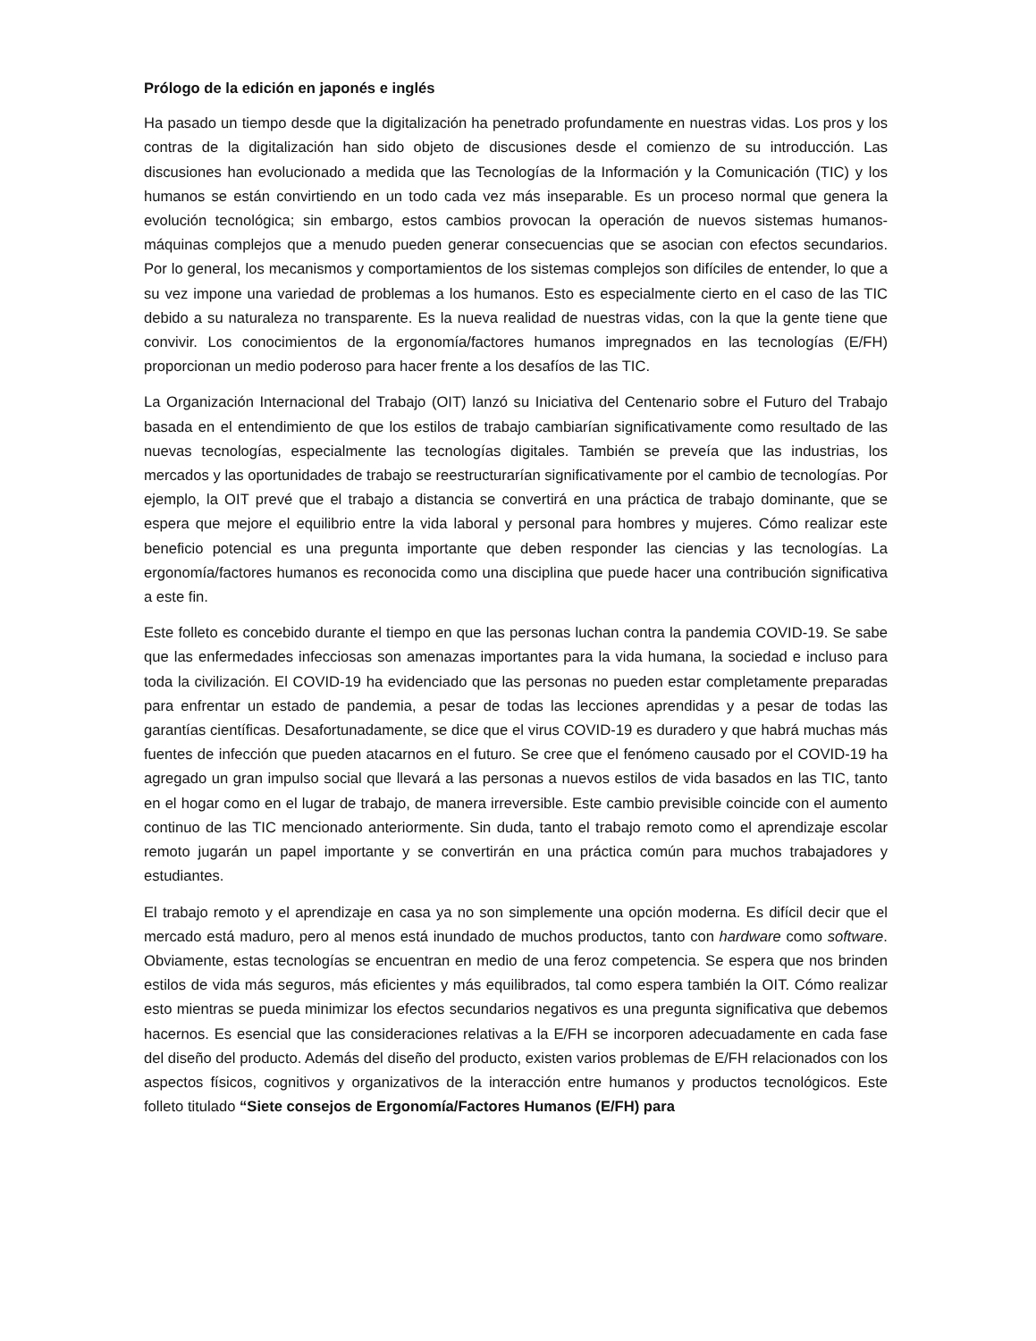Prólogo de la edición en japonés e inglés
Ha pasado un tiempo desde que la digitalización ha penetrado profundamente en nuestras vidas. Los pros y los contras de la digitalización han sido objeto de discusiones desde el comienzo de su introducción. Las discusiones han evolucionado a medida que las Tecnologías de la Información y la Comunicación (TIC) y los humanos se están convirtiendo en un todo cada vez más inseparable. Es un proceso normal que genera la evolución tecnológica; sin embargo, estos cambios provocan la operación de nuevos sistemas humanos-máquinas complejos que a menudo pueden generar consecuencias que se asocian con efectos secundarios. Por lo general, los mecanismos y comportamientos de los sistemas complejos son difíciles de entender, lo que a su vez impone una variedad de problemas a los humanos. Esto es especialmente cierto en el caso de las TIC debido a su naturaleza no transparente. Es la nueva realidad de nuestras vidas, con la que la gente tiene que convivir. Los conocimientos de la ergonomía/factores humanos impregnados en las tecnologías (E/FH) proporcionan un medio poderoso para hacer frente a los desafíos de las TIC.
La Organización Internacional del Trabajo (OIT) lanzó su Iniciativa del Centenario sobre el Futuro del Trabajo basada en el entendimiento de que los estilos de trabajo cambiarían significativamente como resultado de las nuevas tecnologías, especialmente las tecnologías digitales. También se preveía que las industrias, los mercados y las oportunidades de trabajo se reestructurarían significativamente por el cambio de tecnologías. Por ejemplo, la OIT prevé que el trabajo a distancia se convertirá en una práctica de trabajo dominante, que se espera que mejore el equilibrio entre la vida laboral y personal para hombres y mujeres. Cómo realizar este beneficio potencial es una pregunta importante que deben responder las ciencias y las tecnologías. La ergonomía/factores humanos es reconocida como una disciplina que puede hacer una contribución significativa a este fin.
Este folleto es concebido durante el tiempo en que las personas luchan contra la pandemia COVID-19. Se sabe que las enfermedades infecciosas son amenazas importantes para la vida humana, la sociedad e incluso para toda la civilización. El COVID-19 ha evidenciado que las personas no pueden estar completamente preparadas para enfrentar un estado de pandemia, a pesar de todas las lecciones aprendidas y a pesar de todas las garantías científicas. Desafortunadamente, se dice que el virus COVID-19 es duradero y que habrá muchas más fuentes de infección que pueden atacarnos en el futuro. Se cree que el fenómeno causado por el COVID-19 ha agregado un gran impulso social que llevará a las personas a nuevos estilos de vida basados en las TIC, tanto en el hogar como en el lugar de trabajo, de manera irreversible. Este cambio previsible coincide con el aumento continuo de las TIC mencionado anteriormente. Sin duda, tanto el trabajo remoto como el aprendizaje escolar remoto jugarán un papel importante y se convertirán en una práctica común para muchos trabajadores y estudiantes.
El trabajo remoto y el aprendizaje en casa ya no son simplemente una opción moderna. Es difícil decir que el mercado está maduro, pero al menos está inundado de muchos productos, tanto con hardware como software. Obviamente, estas tecnologías se encuentran en medio de una feroz competencia. Se espera que nos brinden estilos de vida más seguros, más eficientes y más equilibrados, tal como espera también la OIT. Cómo realizar esto mientras se pueda minimizar los efectos secundarios negativos es una pregunta significativa que debemos hacernos. Es esencial que las consideraciones relativas a la E/FH se incorporen adecuadamente en cada fase del diseño del producto. Además del diseño del producto, existen varios problemas de E/FH relacionados con los aspectos físicos, cognitivos y organizativos de la interacción entre humanos y productos tecnológicos. Este folleto titulado “Siete consejos de Ergonomía/Factores Humanos (E/FH) para